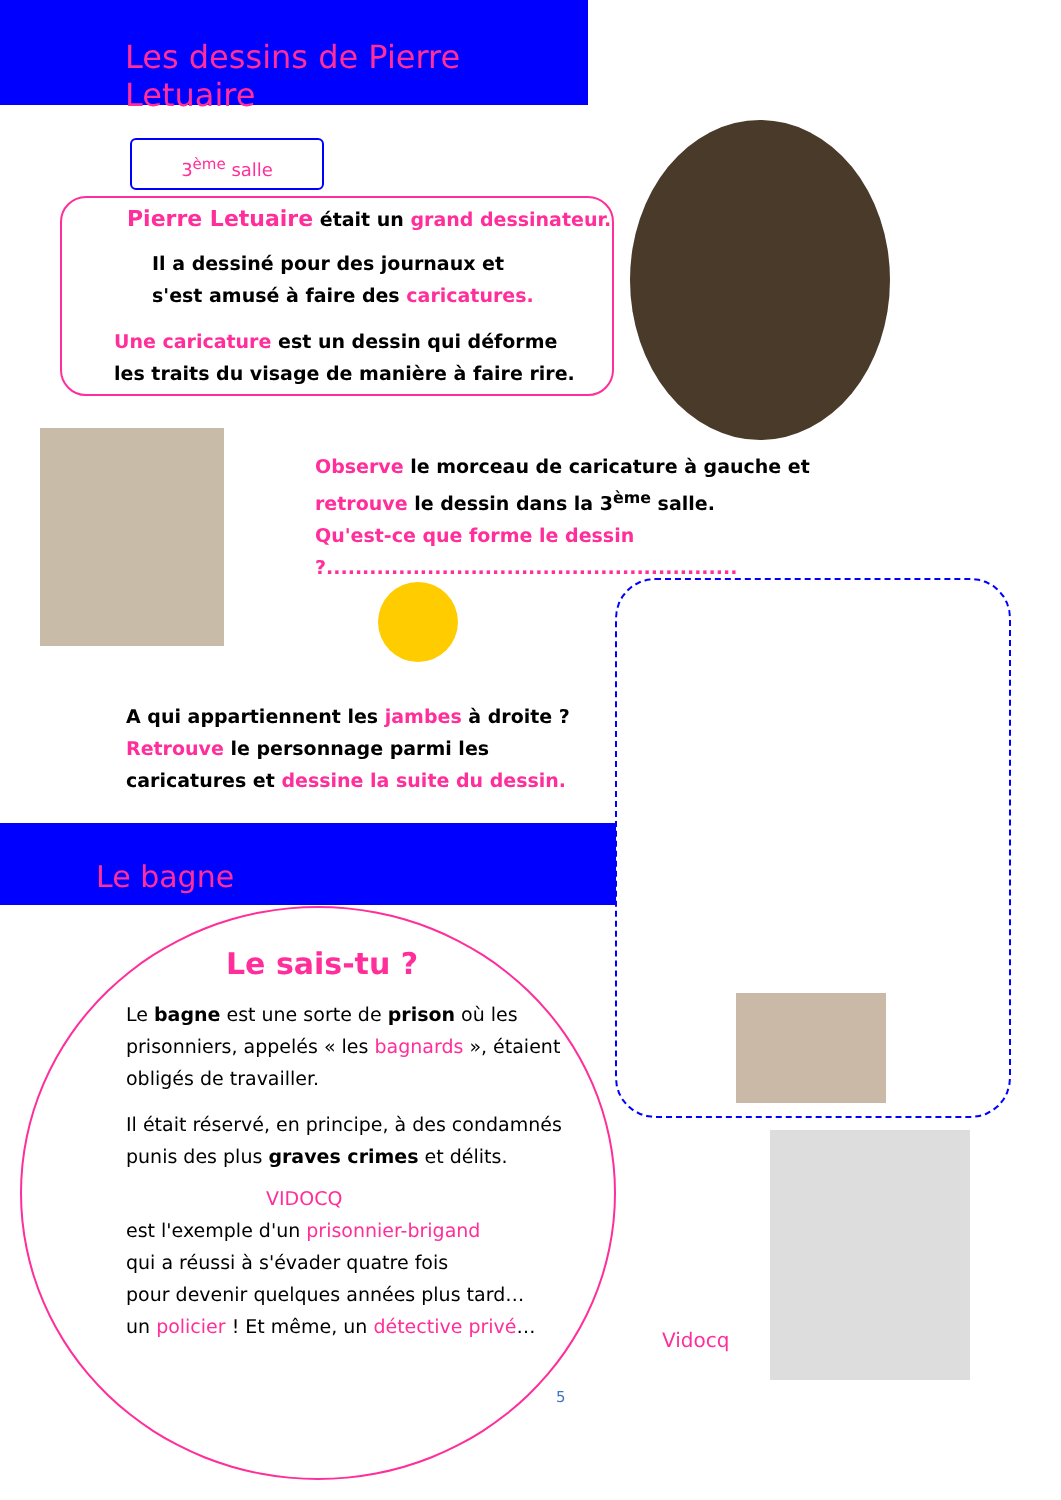Les dessins de Pierre Letuaire
3<sup>ème</sup> salle
Pierre Letuaire était un grand dessinateur.
Il a dessiné pour des journaux et
s'est amusé à faire des caricatures.
Une caricature est un dessin qui déforme
les traits du visage de manière à faire rire.
Observe le morceau de caricature à gauche et
retrouve le dessin dans la 3<sup>ème</sup> salle.
Qu'est-ce que forme le dessin ?.........................................................
A qui appartiennent les jambes à droite ?
Retrouve le personnage parmi les
caricatures et dessine la suite du dessin.
Le bagne
Le sais-tu ?
Le bagne est une sorte de prison où les prisonniers, appelés « les bagnards », étaient obligés de travailler.
Il était réservé, en principe, à des condamnés punis des plus graves crimes et délits.
VIDOCQ
est l'exemple d'un prisonnier-brigand
qui a réussi à s'évader quatre fois
pour devenir quelques années plus tard…
un policier ! Et même, un détective privé…
Vidocq
5